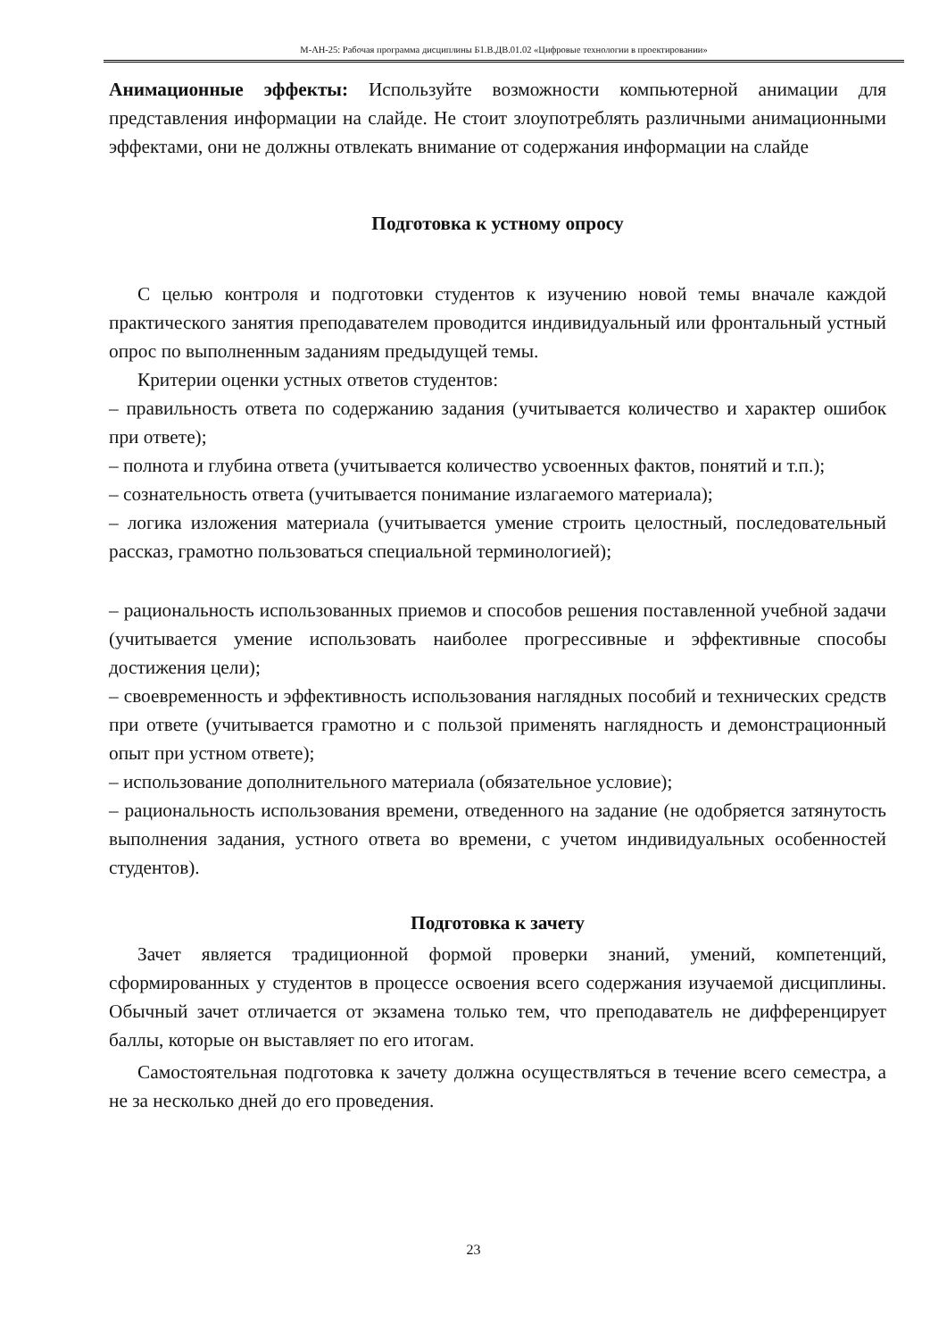М-АН-25: Рабочая программа дисциплины Б1.В.ДВ.01.02 «Цифровые технологии в проектировании»
Анимационные эффекты: Используйте возможности компьютерной анимации для представления информации на слайде. Не стоит злоупотреблять различными анимационными эффектами, они не должны отвлекать внимание от содержания информации на слайде
Подготовка к устному опросу
С целью контроля и подготовки студентов к изучению новой темы вначале каждой практического занятия преподавателем проводится индивидуальный или фронтальный устный опрос по выполненным заданиям предыдущей темы.
Критерии оценки устных ответов студентов:
– правильность ответа по содержанию задания (учитывается количество и характер ошибок при ответе);
– полнота и глубина ответа (учитывается количество усвоенных фактов, понятий и т.п.);
– сознательность ответа (учитывается понимание излагаемого материала);
– логика изложения материала (учитывается умение строить целостный, последовательный рассказ, грамотно пользоваться специальной терминологией);
– рациональность использованных приемов и способов решения поставленной учебной задачи (учитывается умение использовать наиболее прогрессивные и эффективные способы достижения цели);
– своевременность и эффективность использования наглядных пособий и технических средств при ответе (учитывается грамотно и с пользой применять наглядность и демонстрационный опыт при устном ответе);
– использование дополнительного материала (обязательное условие);
– рациональность использования времени, отведенного на задание (не одобряется затянутость выполнения задания, устного ответа во времени, с учетом индивидуальных особенностей студентов).
Подготовка к зачету
Зачет является традиционной формой проверки знаний, умений, компетенций, сформированных у студентов в процессе освоения всего содержания изучаемой дисциплины. Обычный зачет отличается от экзамена только тем, что преподаватель не дифференцирует баллы, которые он выставляет по его итогам.
Самостоятельная подготовка к зачету должна осуществляться в течение всего семестра, а не за несколько дней до его проведения.
23